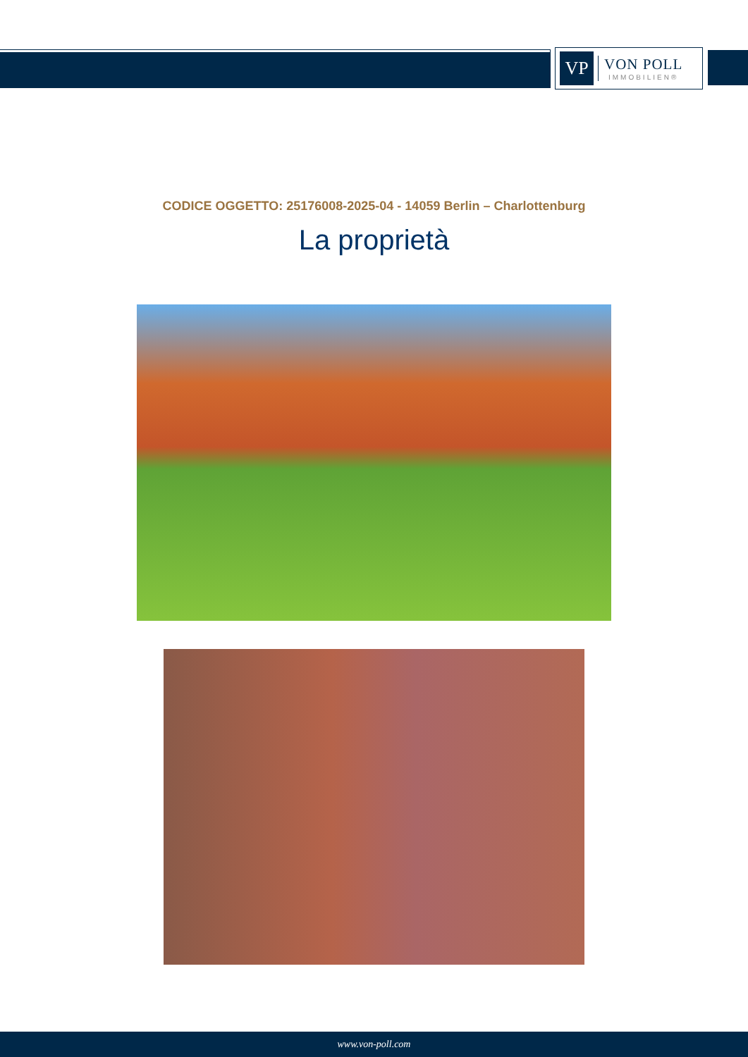VP
VON POLL
IMMOBILIEN®
CODICE OGGETTO: 25176008-2025-04 - 14059 Berlin – Charlottenburg
La proprietà
www.von-poll.com